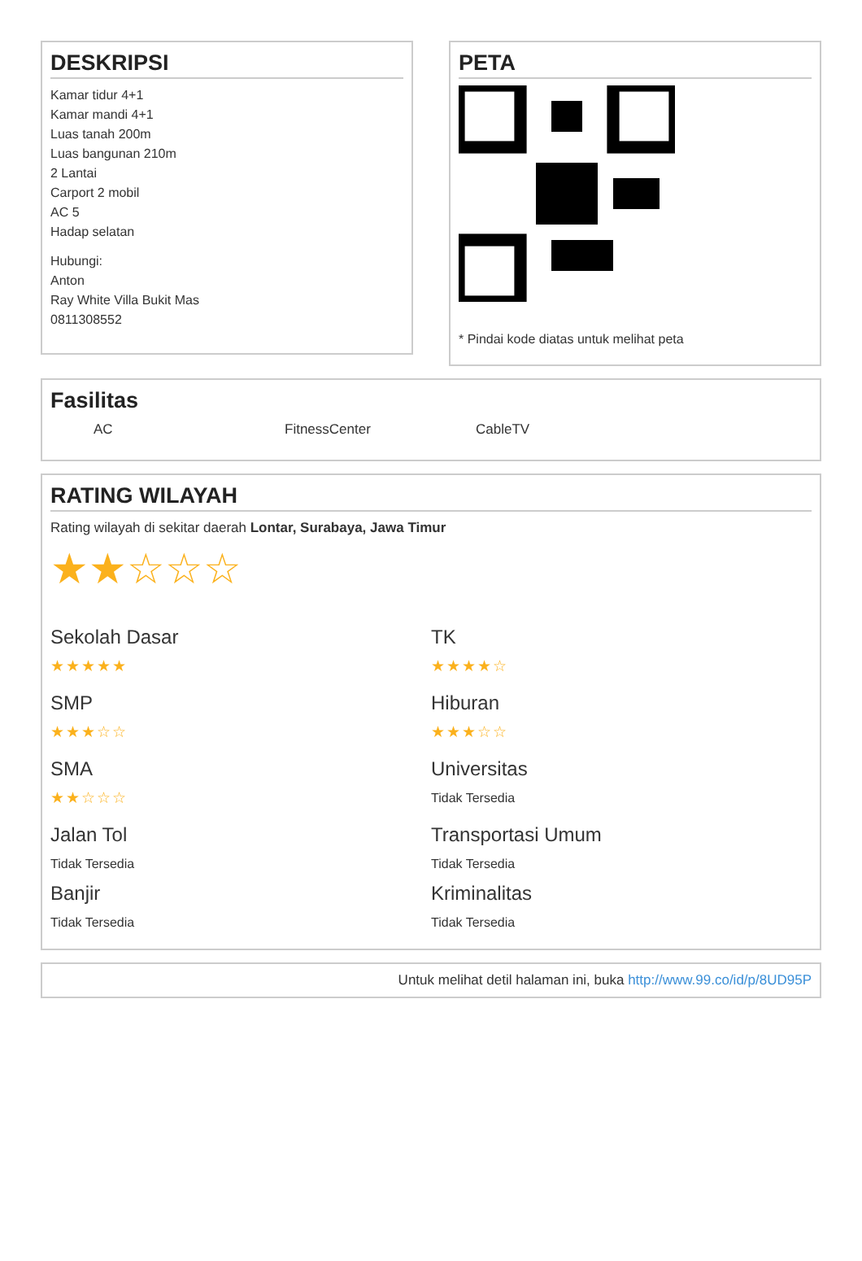DESKRIPSI
Kamar tidur 4+1
Kamar mandi 4+1
Luas tanah 200m
Luas bangunan 210m
2 Lantai
Carport 2 mobil
AC 5
Hadap selatan
Hubungi:
Anton
Ray White Villa Bukit Mas
0811308552
PETA
* Pindai kode diatas untuk melihat peta
Fasilitas
AC FitnessCenter CableTV
RATING WILAYAH
Rating wilayah di sekitar daerah Lontar, Surabaya, Jawa Timur
★★☆☆☆
Sekolah Dasar
★★★★★
TK
★★★★☆
SMP
★★★☆☆
Hiburan
★★★☆☆
SMA
★★☆☆☆
Universitas
Tidak Tersedia
Jalan Tol
Tidak Tersedia
Transportasi Umum
Tidak Tersedia
Banjir
Tidak Tersedia
Kriminalitas
Tidak Tersedia
Untuk melihat detil halaman ini, buka http://www.99.co/id/p/8UD95P